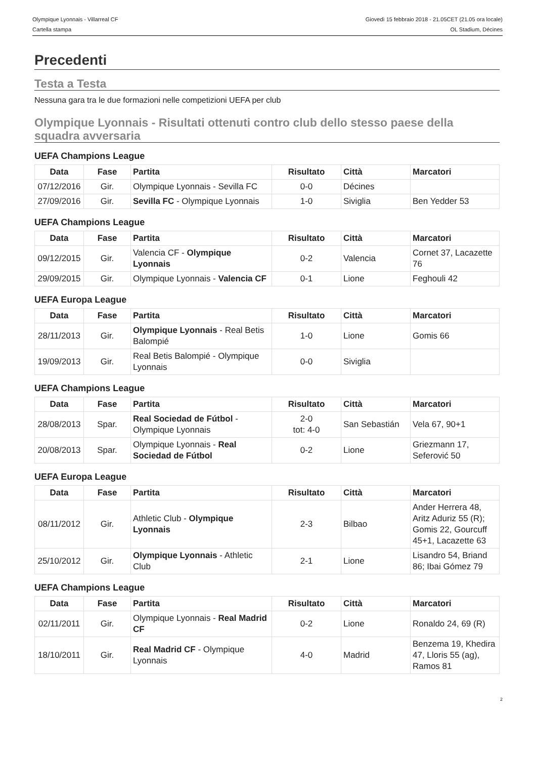Olympique Lyonnais - Villarreal CF
Cartella stampa
Giovedì 15 febbraio 2018 - 21.05CET (21.05 ora locale)
OL Stadium, Décines
Precedenti
Testa a Testa
Nessuna gara tra le due formazioni nelle competizioni UEFA per club
Olympique Lyonnais - Risultati ottenuti contro club dello stesso paese della squadra avversaria
UEFA Champions League
| Data | Fase | Partita | Risultato | Città | Marcatori |
| --- | --- | --- | --- | --- | --- |
| 07/12/2016 | Gir. | Olympique Lyonnais - Sevilla FC | 0-0 | Décines | |
| 27/09/2016 | Gir. | Sevilla FC - Olympique Lyonnais | 1-0 | Siviglia | Ben Yedder 53 |
UEFA Champions League
| Data | Fase | Partita | Risultato | Città | Marcatori |
| --- | --- | --- | --- | --- | --- |
| 09/12/2015 | Gir. | Valencia CF - Olympique Lyonnais | 0-2 | Valencia | Cornet 37, Lacazette 76 |
| 29/09/2015 | Gir. | Olympique Lyonnais - Valencia CF | 0-1 | Lione | Feghouli 42 |
UEFA Europa League
| Data | Fase | Partita | Risultato | Città | Marcatori |
| --- | --- | --- | --- | --- | --- |
| 28/11/2013 | Gir. | Olympique Lyonnais - Real Betis Balompié | 1-0 | Lione | Gomis 66 |
| 19/09/2013 | Gir. | Real Betis Balompié - Olympique Lyonnais | 0-0 | Siviglia | |
UEFA Champions League
| Data | Fase | Partita | Risultato | Città | Marcatori |
| --- | --- | --- | --- | --- | --- |
| 28/08/2013 | Spar. | Real Sociedad de Fútbol - Olympique Lyonnais | 2-0 tot: 4-0 | San Sebastián | Vela 67, 90+1 |
| 20/08/2013 | Spar. | Olympique Lyonnais - Real Sociedad de Fútbol | 0-2 | Lione | Griezmann 17, Seferović 50 |
UEFA Europa League
| Data | Fase | Partita | Risultato | Città | Marcatori |
| --- | --- | --- | --- | --- | --- |
| 08/11/2012 | Gir. | Athletic Club - Olympique Lyonnais | 2-3 | Bilbao | Ander Herrera 48, Aritz Aduriz 55 (R); Gomis 22, Gourcuff 45+1, Lacazette 63 |
| 25/10/2012 | Gir. | Olympique Lyonnais - Athletic Club | 2-1 | Lione | Lisandro 54, Briand 86; Ibai Gómez 79 |
UEFA Champions League
| Data | Fase | Partita | Risultato | Città | Marcatori |
| --- | --- | --- | --- | --- | --- |
| 02/11/2011 | Gir. | Olympique Lyonnais - Real Madrid CF | 0-2 | Lione | Ronaldo 24, 69 (R) |
| 18/10/2011 | Gir. | Real Madrid CF - Olympique Lyonnais | 4-0 | Madrid | Benzema 19, Khedira 47, Lloris 55 (ag), Ramos 81 |
2